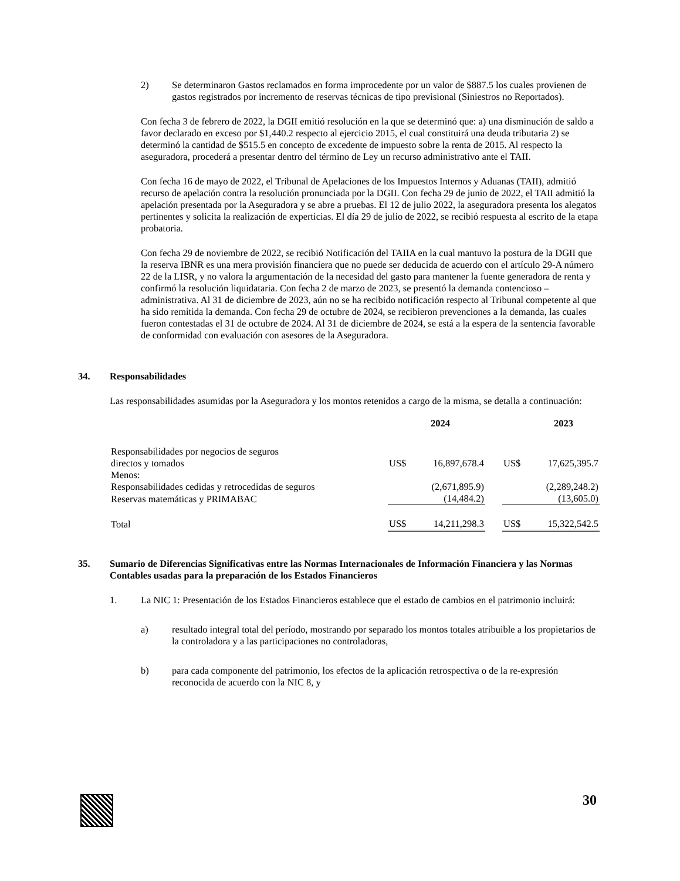2) Se determinaron Gastos reclamados en forma improcedente por un valor de $887.5 los cuales provienen de gastos registrados por incremento de reservas técnicas de tipo previsional (Siniestros no Reportados).
Con fecha 3 de febrero de 2022, la DGII emitió resolución en la que se determinó que: a) una disminución de saldo a favor declarado en exceso por $1,440.2 respecto al ejercicio 2015, el cual constituirá una deuda tributaria 2) se determinó la cantidad de $515.5 en concepto de excedente de impuesto sobre la renta de 2015. Al respecto la aseguradora, procederá a presentar dentro del término de Ley un recurso administrativo ante el TAII.
Con fecha 16 de mayo de 2022, el Tribunal de Apelaciones de los Impuestos Internos y Aduanas (TAII), admitió recurso de apelación contra la resolución pronunciada por la DGII. Con fecha 29 de junio de 2022, el TAII admitió la apelación presentada por la Aseguradora y se abre a pruebas. El 12 de julio 2022, la aseguradora presenta los alegatos pertinentes y solicita la realización de experticias. El día 29 de julio de 2022, se recibió respuesta al escrito de la etapa probatoria.
Con fecha 29 de noviembre de 2022, se recibió Notificación del TAIIA en la cual mantuvo la postura de la DGII que la reserva IBNR es una mera provisión financiera que no puede ser deducida de acuerdo con el artículo 29-A número 22 de la LISR, y no valora la argumentación de la necesidad del gasto para mantener la fuente generadora de renta y confirmó la resolución liquidataria. Con fecha 2 de marzo de 2023, se presentó la demanda contencioso – administrativa. Al 31 de diciembre de 2023, aún no se ha recibido notificación respecto al Tribunal competente al que ha sido remitida la demanda. Con fecha 29 de octubre de 2024, se recibieron prevenciones a la demanda, las cuales fueron contestadas el 31 de octubre de 2024. Al 31 de diciembre de 2024, se está a la espera de la sentencia favorable de conformidad con evaluación con asesores de la Aseguradora.
34. Responsabilidades
Las responsabilidades asumidas por la Aseguradora y los montos retenidos a cargo de la misma, se detalla a continuación:
| | 2024 | | | 2023 | |
| Responsabilidades por negocios de seguros directos y tomados | US$ | 16,897,678.4 | | US$ | 17,625,395.7 |
| Menos: | | | | | |
| Responsabilidades cedidas y retrocedidas de seguros | | (2,671,895.9) | | | (2,289,248.2) |
| Reservas matemáticas y PRIMABAC | | (14,484.2) | | | (13,605.0) |
| Total | US$ | 14,211,298.3 | | US$ | 15,322,542.5 |
35. Sumario de Diferencias Significativas entre las Normas Internacionales de Información Financiera y las Normas Contables usadas para la preparación de los Estados Financieros
1. La NIC 1: Presentación de los Estados Financieros establece que el estado de cambios en el patrimonio incluirá:
a) resultado integral total del período, mostrando por separado los montos totales atribuible a los propietarios de la controladora y a las participaciones no controladoras,
b) para cada componente del patrimonio, los efectos de la aplicación retrospectiva o de la re-expresión reconocida de acuerdo con la NIC 8, y
30